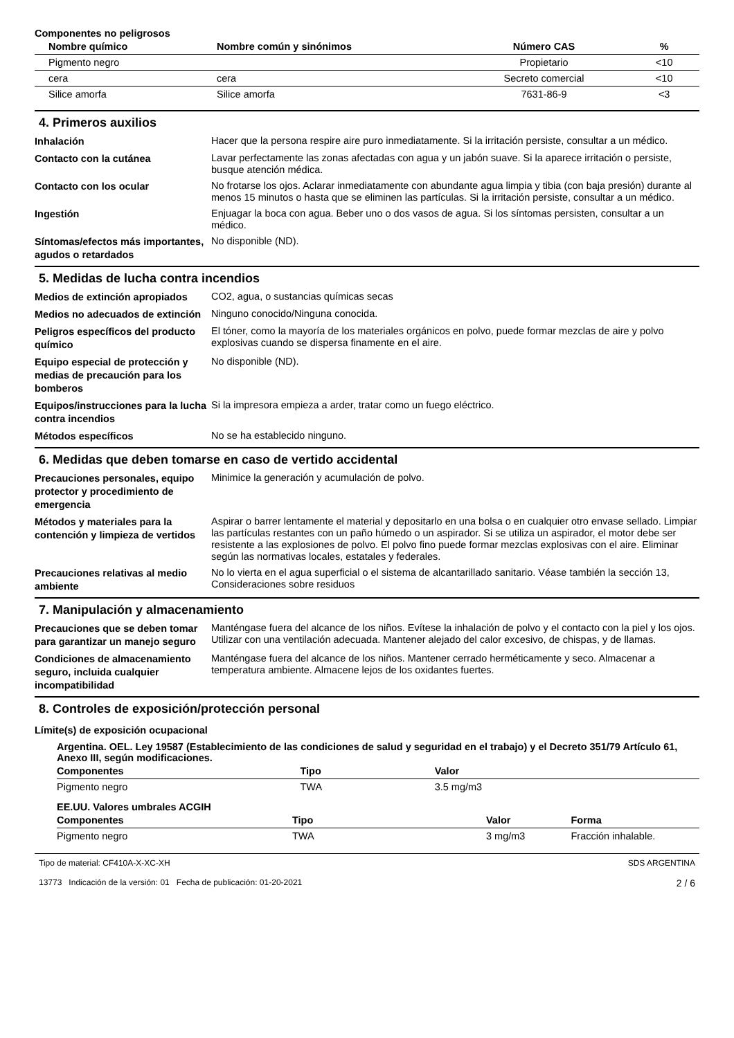Componentes no peligrosos
| Nombre químico | Nombre común y sinónimos | Número CAS | % |
| --- | --- | --- | --- |
| Pigmento negro | | Propietario | <10 |
| cera | cera | Secreto comercial | <10 |
| Silice amorfa | Silice amorfa | 7631-86-9 | <3 |
4. Primeros auxilios
Inhalación
Hacer que la persona respire aire puro inmediatamente. Si la irritación persiste, consultar a un médico.
Contacto con la cutánea
Lavar perfectamente las zonas afectadas con agua y un jabón suave. Si la aparece irritación o persiste, busque atención médica.
Contacto con los ocular
No frotarse los ojos. Aclarar inmediatamente con abundante agua limpia y tibia (con baja presión) durante al menos 15 minutos o hasta que se eliminen las partículas. Si la irritación persiste, consultar a un médico.
Ingestión
Enjuagar la boca con agua. Beber uno o dos vasos de agua. Si los síntomas persisten, consultar a un médico.
Síntomas/efectos más importantes, agudos o retardados
No disponible (ND).
5. Medidas de lucha contra incendios
Medios de extinción apropiados
CO2, agua, o sustancias químicas secas
Medios no adecuados de extinción
Ninguno conocido/Ninguna conocida.
Peligros específicos del producto químico
El tóner, como la mayoría de los materiales orgánicos en polvo, puede formar mezclas de aire y polvo explosivas cuando se dispersa finamente en el aire.
Equipo especial de protección y medias de precaución para los bomberos
No disponible (ND).
Equipos/instrucciones para la lucha contra incendios
Si la impresora empieza a arder, tratar como un fuego eléctrico.
Métodos específicos
No se ha establecido ninguno.
6. Medidas que deben tomarse en caso de vertido accidental
Precauciones personales, equipo protector y procedimiento de emergencia
Minimice la generación y acumulación de polvo.
Métodos y materiales para la contención y limpieza de vertidos
Aspirar o barrer lentamente el material y depositarlo en una bolsa o en cualquier otro envase sellado. Limpiar las partículas restantes con un paño húmedo o un aspirador. Si se utiliza un aspirador, el motor debe ser resistente a las explosiones de polvo. El polvo fino puede formar mezclas explosivas con el aire. Eliminar según las normativas locales, estatales y federales.
Precauciones relativas al medio ambiente
No lo vierta en el agua superficial o el sistema de alcantarillado sanitario. Véase también la sección 13, Consideraciones sobre residuos
7. Manipulación y almacenamiento
Precauciones que se deben tomar para garantizar un manejo seguro
Manténgase fuera del alcance de los niños. Evítese la inhalación de polvo y el contacto con la piel y los ojos. Utilizar con una ventilación adecuada. Mantener alejado del calor excesivo, de chispas, y de llamas.
Condiciones de almacenamiento seguro, incluida cualquier incompatibilidad
Manténgase fuera del alcance de los niños. Mantener cerrado herméticamente y seco. Almacenar a temperatura ambiente. Almacene lejos de los oxidantes fuertes.
8. Controles de exposición/protección personal
Límite(s) de exposición ocupacional
Argentina. OEL. Ley 19587 (Establecimiento de las condiciones de salud y seguridad en el trabajo) y el Decreto 351/79 Artículo 61, Anexo III, según modificaciones.
| Componentes | Tipo | Valor | |
| --- | --- | --- | --- |
| Pigmento negro | TWA | 3.5 mg/m3 | |
EE.UU. Valores umbrales ACGIH
| Componentes | Tipo | Valor | Forma |
| --- | --- | --- | --- |
| Pigmento negro | TWA | 3 mg/m3 | Fracción inhalable. |
Tipo de material: CF410A-X-XC-XH
13773 Indicación de la versión: 01 Fecha de publicación: 01-20-2021
SDS ARGENTINA
2 / 6